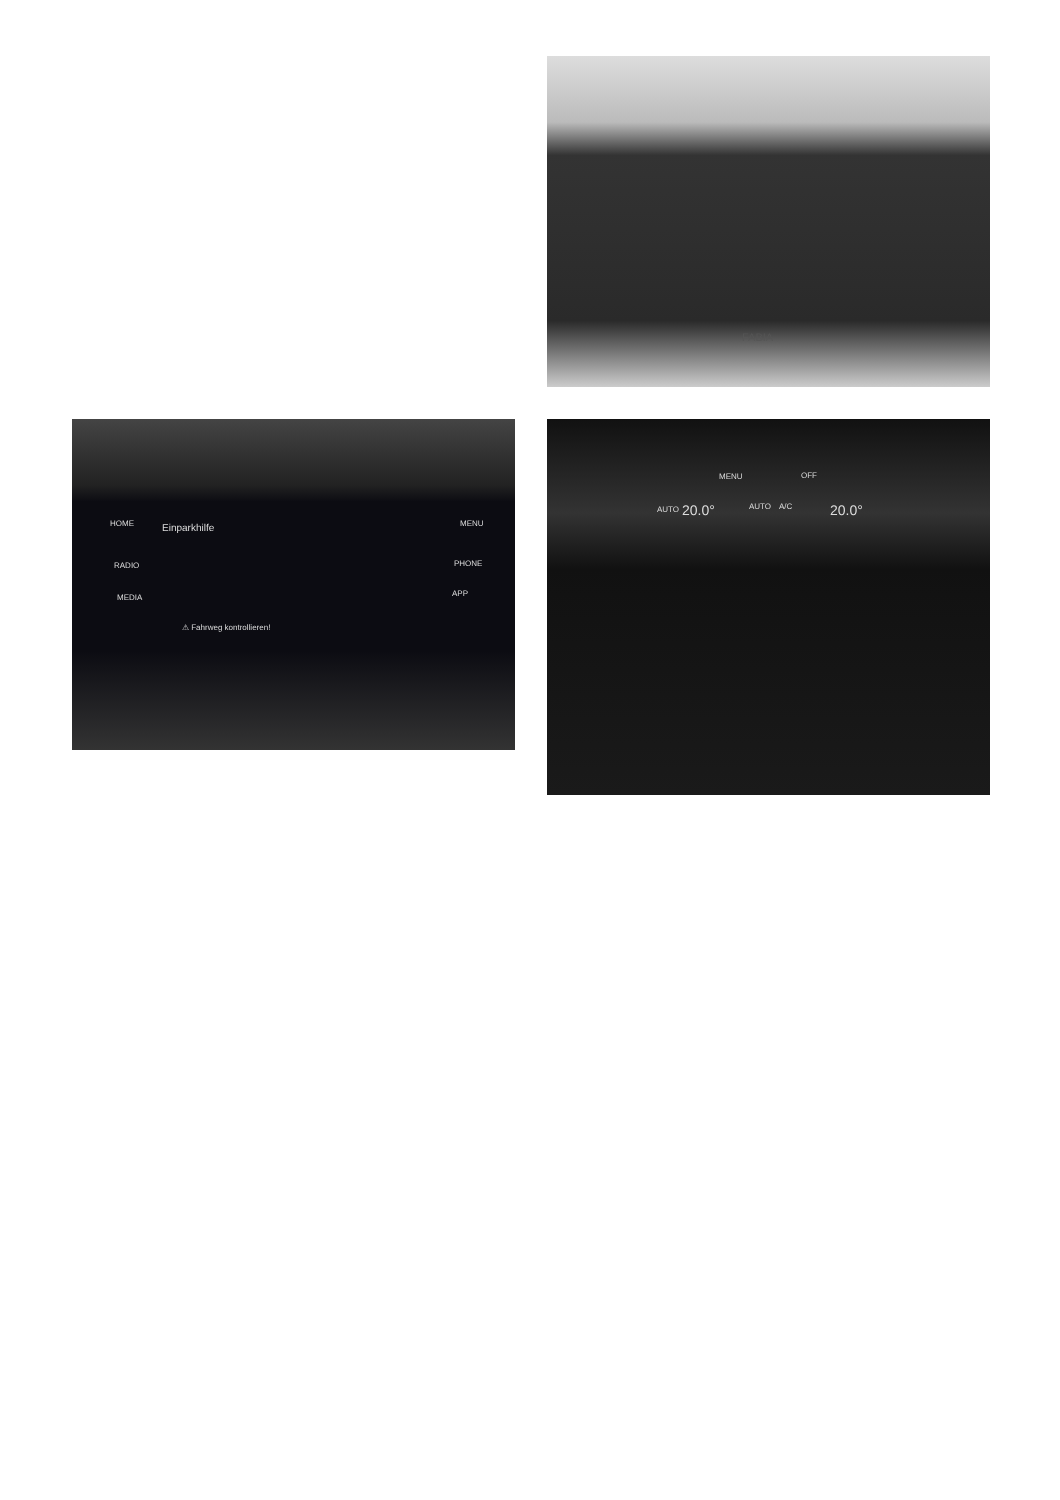FABIA
HOME
RADIO
MEDIA
Einparkhilfe MENU
PHONE
APP
⚠ Fahrweg kontrollieren!
MENU OFF
AUTO 20.0° AUTO A/C 20.0°